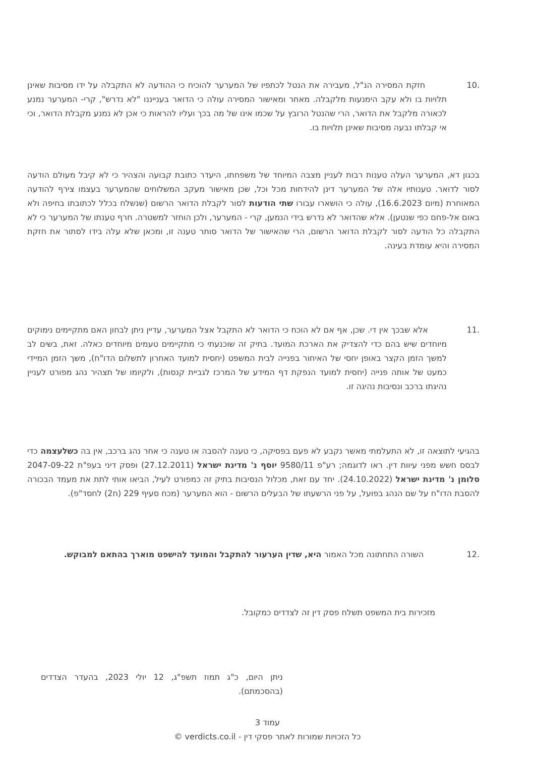10. חזקת המסירה הנ"ל, מעבירה את הנטל לכתפיו של המערער להוכיח כי ההודעה לא התקבלה על ידו מסיבות שאינן תלויות בו ולא עקב הימנעות מלקבלה. מאחר ומאישור המסירה עולה כי הדואר בענייננו "לא נדרש", קרי- המערער נמנע לכאורה מלקבל את הדואר, הרי שהנטל הרובץ על שכמו אינו של מה בכך ועליו להראות כי אכן לא נמנע מקבלת הדואר, וכי אי קבלתו נבעה מסיבות שאינן תלויות בו.
בכגון דא, המערער העלה טענות רבות לעניין מצבה המיוחד של משפחתו, היעדר כתובת קבועה והצהיר כי לא קיבל מעולם הודעה לסור לדואר. טענותיו אלה של המערער דינן להידחות מכל וכל, שכן מאישור מעקב המשלוחים שהמערער בעצמו צירף להודעה המאוחרת (מיום 16.6.2023), עולה כי הושארו עבורו שתי הודעות לסור לקבלת הדואר הרשום (שנשלח בכלל לכתובתו בחיפה ולא באום אל-פחם כפי שנטען). אלא שהדואר לא נדרש בידי הנמען, קרי - המערער, ולכן הוחזר למשטרה. חרף טענתו של המערער כי לא התקבלה כל הודעה לסור לקבלת הדואר הרשום, הרי שהאישור של הדואר סותר טענה זו, ומכאן שלא עלה בידו לסתור את חזקת המסירה והיא עומדת בעינה.
11. אלא שבכך אין די. שכן, אף אם לא הוכח כי הדואר לא התקבל אצל המערער, עדיין ניתן לבחון האם מתקיימים נימוקים מיוחדים שיש בהם כדי להצדיק את הארכת המועד. בתיק זה שוכנעתי כי מתקיימים טעמים מיוחדים כאלה. זאת, בשים לב למשך הזמן הקצר באופן יחסי של האיחור בפנייה לבית המשפט (יחסית למועד האחרון לתשלום הדו"ח), משך הזמן המיידי כמעט של אותה פנייה (יחסית למועד הנפקת דף המידע של המרכז לגביית קנסות), ולקיומו של תצהיר נהג מפורט לעניין נהיגתו ברכב ונסיבות נהיגה זו.
בהגיעי לתוצאה זו, לא התעלמתי מאשר נקבע לא פעם בפסיקה, כי טענה להסבה או טענה כי אחר נהג ברכב, אין בה כשלעצמה כדי לבסס חשש מפני עיוות דין. ראו לדוגמה; רע"פ 9580/11 יוסף נ' מדינת ישראל (27.12.2011) ופסק דיני בעפ"ת 2047-09-22 סלומן נ' מדינת ישראל (24.10.2022). יחד עם זאת, מכלול הנסיבות בתיק זה כמפורט לעיל, הביאו אותי לתת את מעמד הבכורה להסבת הדו"ח על שם הנהג בפועל, על פני הרשעתו של הבעלים הרשום - הוא המערער (מכח סעיף 229 (ח2) לחסד"פ).
12. השורה התחתונה מכל האמור היא, שדין הערעור להתקבל והמועד להישפט מוארך בהתאם למבוקש.
מזכירות בית המשפט תשלח פסק דין זה לצדדים כמקובל.
ניתן היום, כ"ג תמוז תשפ"ג, 12 יולי 2023, בהעדר הצדדים (בהסכמתם).
עמוד 3
כל הזכויות שמורות לאתר פסקי דין - verdicts.co.il ©